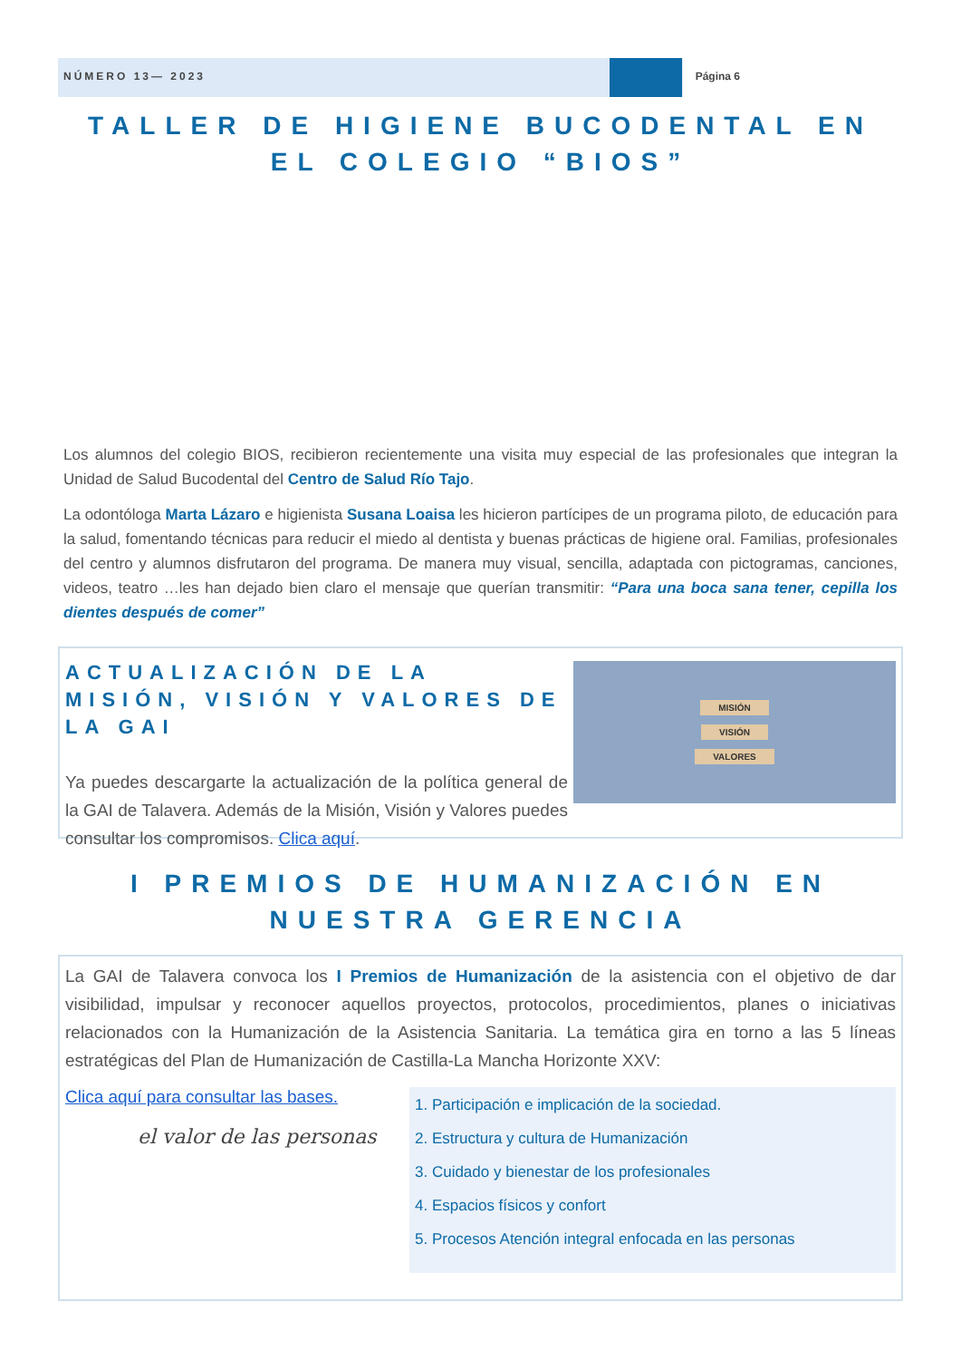NÚMERO 13— 2023 Página 6
TALLER DE HIGIENE BUCODENTAL EN EL COLEGIO “BIOS”
Los alumnos del colegio BIOS, recibieron recientemente una visita muy especial de las profesionales que integran la Unidad de Salud Bucodental del Centro de Salud Río Tajo.
La odontóloga Marta Lázaro e higienista Susana Loaisa les hicieron partícipes de un programa piloto, de educación para la salud, fomentando técnicas para reducir el miedo al dentista y buenas prácticas de higiene oral. Familias, profesionales del centro y alumnos disfrutaron del programa. De manera muy visual, sencilla, adaptada con pictogramas, canciones, videos, teatro …les han dejado bien claro el mensaje que querían transmitir: “Para una boca sana tener, cepilla los dientes después de comer”
ACTUALIZACIÓN DE LA MISIÓN, VISIÓN Y VALORES DE LA GAI
Ya puedes descargarte la actualización de la política general de la GAI de Talavera. Además de la Misión, Visión y Valores puedes consultar los compromisos. Clica aquí.
MISIÓN
VISIÓN
VALORES
I PREMIOS DE HUMANIZACIÓN EN NUESTRA GERENCIA
La GAI de Talavera convoca los I Premios de Humanización de la asistencia con el objetivo de dar visibilidad, impulsar y reconocer aquellos proyectos, protocolos, procedimientos, planes o iniciativas relacionados con la Humanización de la Asistencia Sanitaria. La temática gira en torno a las 5 líneas estratégicas del Plan de Humanización de Castilla-La Mancha Horizonte XXV:
Clica aquí para consultar las bases.
el valor de las personas
1. Participación e implicación de la sociedad.
2. Estructura y cultura de Humanización
3. Cuidado y bienestar de los profesionales
4. Espacios físicos y confort
5. Procesos Atención integral enfocada en las personas